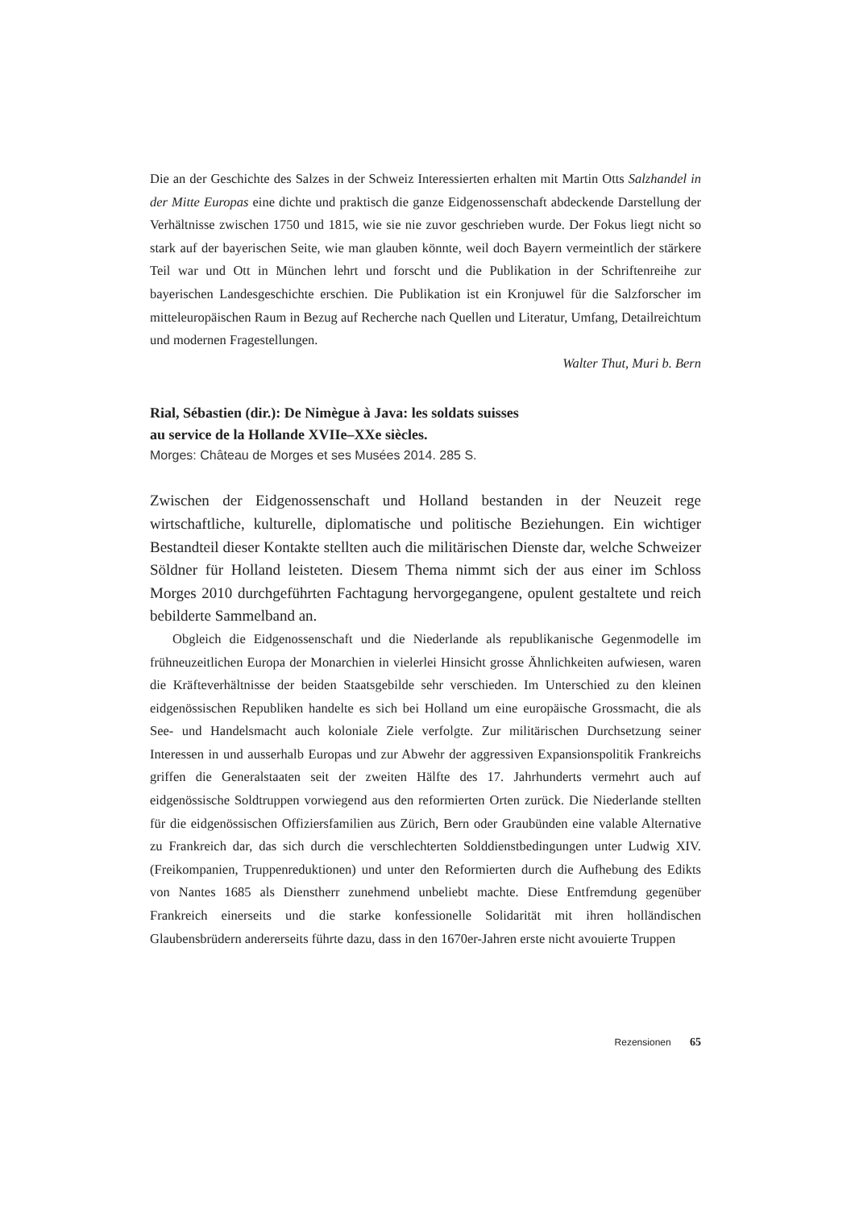Die an der Geschichte des Salzes in der Schweiz Interessierten erhalten mit Martin Otts Salzhandel in der Mitte Europas eine dichte und praktisch die ganze Eidgenossenschaft abdeckende Darstellung der Verhältnisse zwischen 1750 und 1815, wie sie nie zuvor geschrieben wurde. Der Fokus liegt nicht so stark auf der bayerischen Seite, wie man glauben könnte, weil doch Bayern vermeintlich der stärkere Teil war und Ott in München lehrt und forscht und die Publikation in der Schriftenreihe zur bayerischen Landesgeschichte erschien. Die Publikation ist ein Kronjuwel für die Salzforscher im mitteleuropäischen Raum in Bezug auf Recherche nach Quellen und Literatur, Umfang, Detailreichtum und modernen Fragestellungen.
Walter Thut, Muri b. Bern
Rial, Sébastien (dir.): De Nimègue à Java: les soldats suisses
au service de la Hollande XVIIe–XXe siècles.
Morges: Château de Morges et ses Musées 2014. 285 S.
Zwischen der Eidgenossenschaft und Holland bestanden in der Neuzeit rege wirtschaftliche, kulturelle, diplomatische und politische Beziehungen. Ein wichtiger Bestandteil dieser Kontakte stellten auch die militärischen Dienste dar, welche Schweizer Söldner für Holland leisteten. Diesem Thema nimmt sich der aus einer im Schloss Morges 2010 durchgeführten Fachtagung hervorgegangene, opulent gestaltete und reich bebilderte Sammelband an.
Obgleich die Eidgenossenschaft und die Niederlande als republikanische Gegenmodelle im frühneuzeitlichen Europa der Monarchien in vielerlei Hinsicht grosse Ähnlichkeiten aufwiesen, waren die Kräfteverhältnisse der beiden Staatsgebilde sehr verschieden. Im Unterschied zu den kleinen eidgenössischen Republiken handelte es sich bei Holland um eine europäische Grossmacht, die als See- und Handelsmacht auch koloniale Ziele verfolgte. Zur militärischen Durchsetzung seiner Interessen in und ausserhalb Europas und zur Abwehr der aggressiven Expansionspolitik Frankreichs griffen die Generalstaaten seit der zweiten Hälfte des 17. Jahrhunderts vermehrt auch auf eidgenössische Soldtruppen vorwiegend aus den reformierten Orten zurück. Die Niederlande stellten für die eidgenössischen Offiziersfamilien aus Zürich, Bern oder Graubünden eine valable Alternative zu Frankreich dar, das sich durch die verschlechterten Solddienstbedingungen unter Ludwig XIV. (Freikompanien, Truppenreduktionen) und unter den Reformierten durch die Aufhebung des Edikts von Nantes 1685 als Dienstherr zunehmend unbeliebt machte. Diese Entfremdung gegenüber Frankreich einerseits und die starke konfessionelle Solidarität mit ihren holländischen Glaubensbrüdern andererseits führte dazu, dass in den 1670er-Jahren erste nicht avouierte Truppen
Rezensionen 65